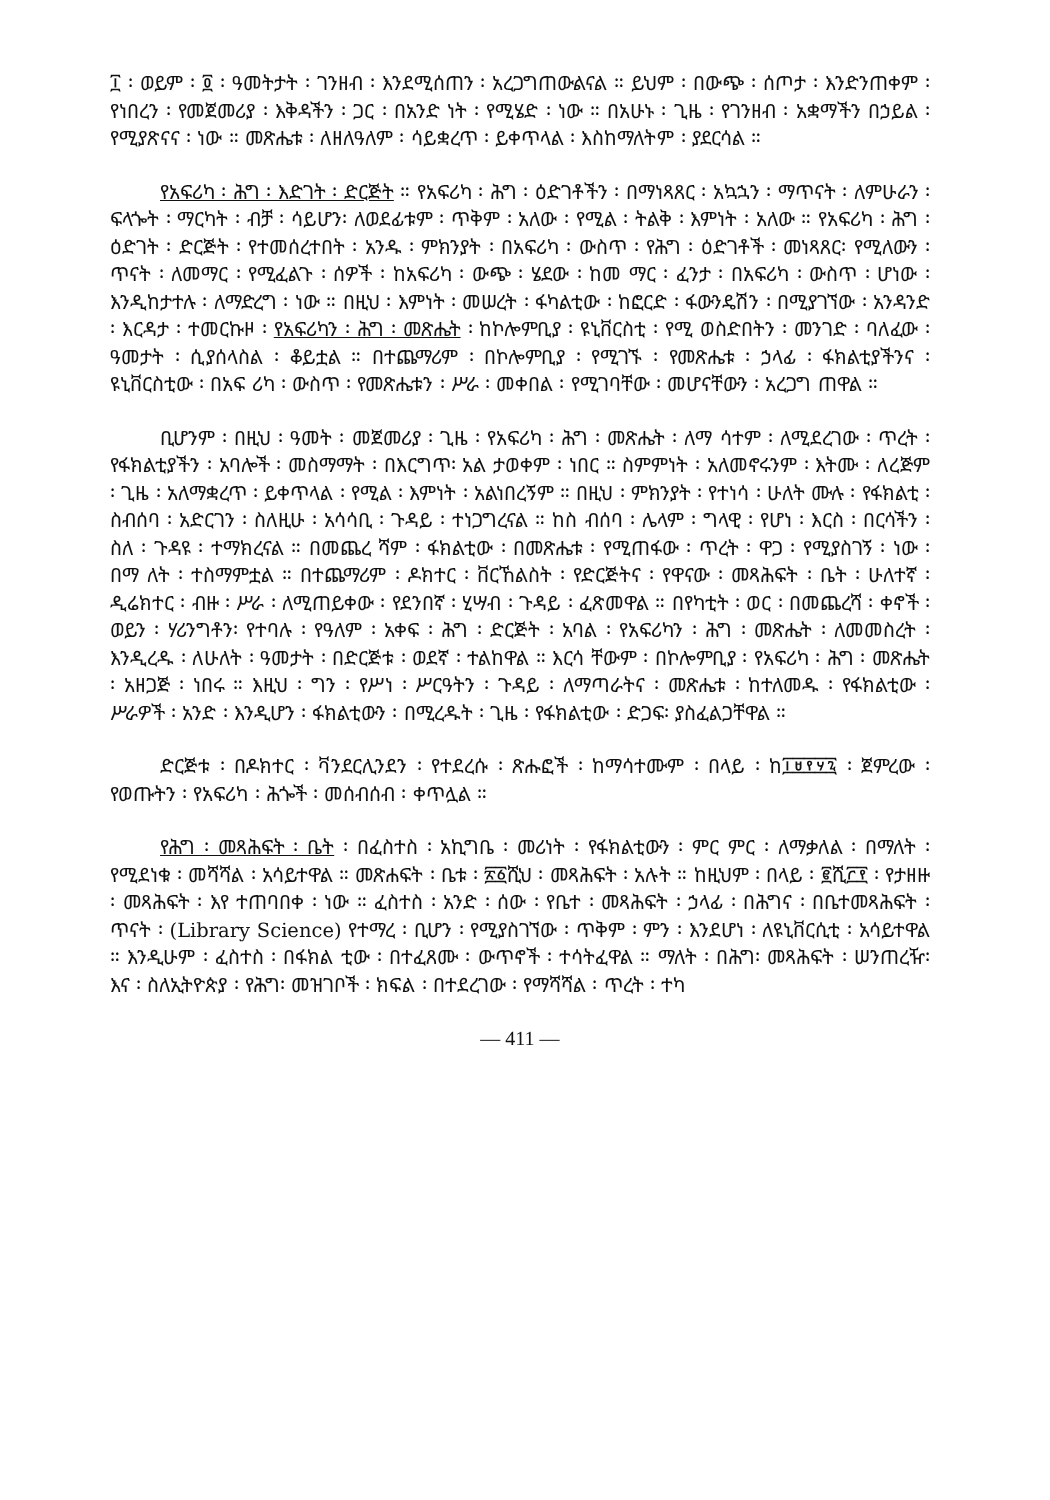፲ ፡ ወይም ፡ ፬ ፡ ዓመትታት ፡ ገንዘብ ፡ እንደሚሰጠን ፡ አረጋግጠውልናል ። ይህም ፡ በውጭ ፡ ሰጦታ ፡ እንድንጠቀም ፡ የነበረን ፡ የመጀመሪያ ፡ እቅዳችን ፡ ጋር ፡ በአንድ ነት ፡ የሚሄድ ፡ ነው ። በአሁኑ ፡ ጊዜ ፡ የገንዘብ ፡ አቋማችን በኃይል ፡ የሚያጽናና ፡ ነው ። መጽሔቱ ፡ ለዘለዓለም ፡ ሳይቋረጥ ፡ ይቀጥላል ፡ እስከማለትም ፡ ያደርሳል ።
የአፍሪካ ፡ ሕግ ፡ እድገት ፡ ድርጅት ። የአፍሪካ ፡ ሕግ ፡ ዕድገቶችን ፡ በማነጻጸር ፡ አኳኋን ፡ ማጥናት ፡ ለምሁራን ፡ ፍላጐት ፡ ማርካት ፡ ብቻ ፡ ሳይሆን፡ ለወደፊቱም ፡ ጥቅም ፡ አለው ፡ የሚል ፡ ትልቅ ፡ እምነት ፡ አለው ። የአፍሪካ ፡ ሕግ ፡ ዕድገት ፡ ድርጅት ፡ የተመሰረተበት ፡ አንዱ ፡ ምክንያት ፡ በአፍሪካ ፡ ውስጥ ፡ የሕግ ፡ ዕድገቶች ፡ መነጻጸር፡ የሚለውን ፡ ጥናት ፡ ለመማር ፡ የሚፈልጉ ፡ ሰዎች ፡ ከአፍሪካ ፡ ውጭ ፡ ሄደው ፡ ከመ ማር ፡ ፈንታ ፡ በአፍሪካ ፡ ውስጥ ፡ ሆነው ፡ እንዲከታተሉ ፡ ለማድረግ ፡ ነው ። በዚህ ፡ እምነት ፡ መሠረት ፡ ፋካልቲው ፡ ከፎርድ ፡ ፋውንዴሽን ፡ በሚያገኘው ፡ አንዳንድ ፡ እርዳታ ፡ ተመርኩዞ ፡ የአፍሪካን ፡ ሕግ ፡ መጽሔት ፡ ከኮሎምቢያ ፡ ዩኒቨርስቲ ፡ የሚ ወስድበትን ፡ መንገድ ፡ ባለፈው ፡ ዓመታት ፡ ሲያሰላስል ፡ ቆይቷል ። በተጨማሪም ፡ በኮሎምቢያ ፡ የሚገኙ ፡ የመጽሔቱ ፡ ኃላፊ ፡ ፋክልቲያችንና ፡ ዩኒቨርስቲው ፡ በአፍ ሪካ ፡ ውስጥ ፡ የመጽሔቱን ፡ ሥራ ፡ መቀበል ፡ የሚገባቸው ፡ መሆናቸውን ፡ አረጋግ ጠዋል ።
ቢሆንም ፡ በዚህ ፡ ዓመት ፡ መጀመሪያ ፡ ጊዜ ፡ የአፍሪካ ፡ ሕግ ፡ መጽሔት ፡ ለማ ሳተም ፡ ለሚደረገው ፡ ጥረት ፡ የፋክልቲያችን ፡ አባሎች ፡ መስማማት ፡ በእርግጥ፡ አል ታወቀም ፡ ነበር ። ስምምነት ፡ አለመኖሩንም ፡ እትሙ ፡ ለረጅም ፡ ጊዜ ፡ አለማቋረጥ ፡ ይቀጥላል ፡ የሚል ፡ እምነት ፡ አልነበረኝም ። በዚህ ፡ ምክንያት ፡ የተነሳ ፡ ሁለት ሙሉ ፡ የፋክልቲ ፡ ስብሰባ ፡ አድርገን ፡ ስለዚሁ ፡ አሳሳቢ ፡ ጉዳይ ፡ ተነጋግረናል ። ከስ ብሰባ ፡ ሌላም ፡ ግላዊ ፡ የሆነ ፡ እርስ ፡ በርሳችን ፡ ስለ ፡ ጉዳዩ ፡ ተማክረናል ። በመጨረ ሻም ፡ ፋክልቲው ፡ በመጽሔቱ ፡ የሚጠፋው ፡ ጥረት ፡ ዋጋ ፡ የሚያስገኝ ፡ ነው ፡ በማ ለት ፡ ተስማምቷል ። በተጨማሪም ፡ ዶክተር ፡ ቨርኸልስት ፡ የድርጅትና ፡ የዋናው ፡ መጻሕፍት ፡ ቤት ፡ ሁለተኛ ፡ ዲሬክተር ፡ ብዙ ፡ ሥራ ፡ ለሚጠይቀው ፡ የደንበኛ ፡ ሂሣብ ፡ ጉዳይ ፡ ፈጽመዋል ። በየካቲት ፡ ወር ፡ በመጨረሻ ፡ ቀኖች ፡ ወይን ፡ ሃሪንግቶን፡ የተባሉ ፡ የዓለም ፡ አቀፍ ፡ ሕግ ፡ ድርጅት ፡ አባል ፡ የአፍሪካን ፡ ሕግ ፡ መጽሔት ፡ ለመመስረት ፡ እንዲረዱ ፡ ለሁለት ፡ ዓመታት ፡ በድርጅቱ ፡ ወደኛ ፡ ተልከዋል ። እርሳ ቸውም ፡ በኮሎምቢያ ፡ የአፍሪካ ፡ ሕግ ፡ መጽሔት ፡ አዘጋጅ ፡ ነበሩ ። እዚህ ፡ ግን ፡ የሥነ ፡ ሥርዓትን ፡ ጉዳይ ፡ ለማጣራትና ፡ መጽሔቱ ፡ ከተለመዱ ፡ የፋክልቲው ፡ ሥራዎች ፡ አንድ ፡ እንዲሆን ፡ ፋክልቲውን ፡ በሚረዱት ፡ ጊዜ ፡ የፋክልቲው ፡ ድጋፍ፡ ያስፈልጋቸዋል ።
ድርጅቱ ፡ በዶክተር ፡ ቫንደርሊንደን ፡ የተደረሱ ፡ ጽሑፎች ፡ ከማሳተሙም ፡ በላይ ፡ ከ፲፱፻፶፯ ፡ ጀምረው ፡ የወጡትን ፡ የአፍሪካ ፡ ሕጐች ፡ መሰብሰብ ፡ ቀጥሏል ።
የሕግ ፡ መጻሕፍት ፡ ቤት ፡ በፈስተስ ፡ አኪግቤ ፡ መሪነት ፡ የፋክልቲውን ፡ ምር ምር ፡ ለማቃለል ፡ በማለት ፡ የሚደነቁ ፡ መሻሻል ፡ አሳይተዋል ። መጽሐፍት ፡ ቤቱ ፡ ፳፩ሺህ ፡ መጻሕፍት ፡ አሉት ። ከዚህም ፡ በላይ ፡ ፪ሺ፫፻ ፡ የታዘዙ ፡ መጻሕፍት ፡ እየ ተጠባበቀ ፡ ነው ። ፈስተስ ፡ አንድ ፡ ሰው ፡ የቤተ ፡ መጻሕፍት ፡ ኃላፊ ፡ በሕግና ፡ በቤተመጻሕፍት ፡ ጥናት ፡ (Library Science) የተማረ ፡ ቢሆን ፡ የሚያስገኘው ፡ ጥቅም ፡ ምን ፡ እንደሆነ ፡ ለዩኒቨርሲቲ ፡ አሳይተዋል ። እንዲሁም ፡ ፈስተስ ፡ በፋክል ቲው ፡ በተፈጸሙ ፡ ውጥኖች ፡ ተሳትፈዋል ። ማለት ፡ በሕግ፡ መጻሕፍት ፡ ሠንጠረዥ፡ እና ፡ ስለኢትዮጵያ ፡ የሕግ፡ መዝገቦች ፡ ክፍል ፡ በተደረገው ፡ የማሻሻል ፡ ጥረት ፡ ተካ
— 411 —